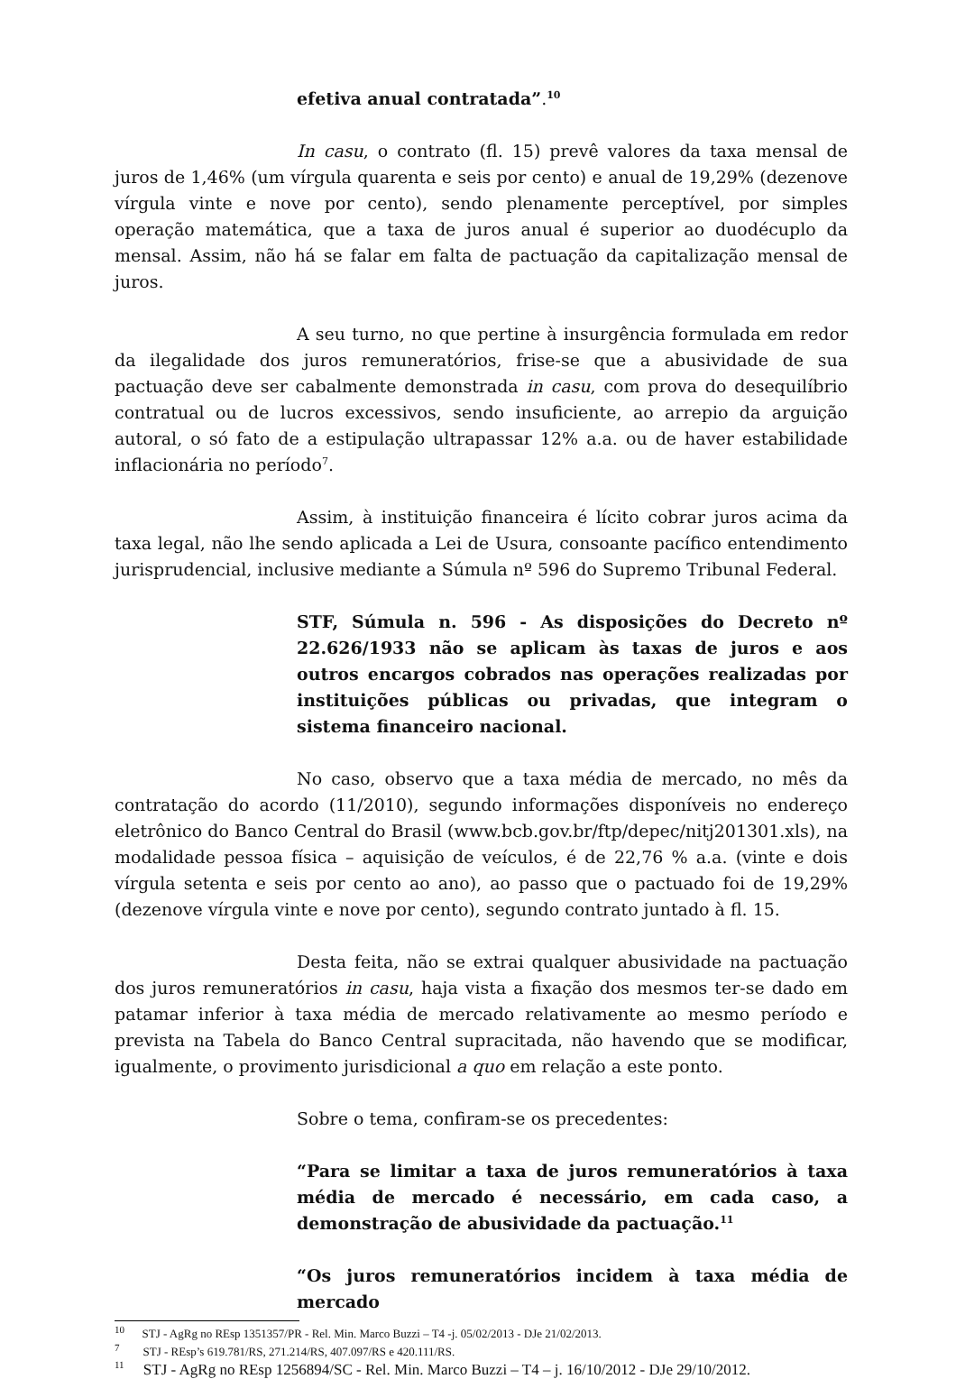efetiva anual contratada”.<sup>10</sup>
In casu, o contrato (fl. 15) prevê valores da taxa mensal de juros de 1,46% (um vírgula quarenta e seis por cento) e anual de 19,29% (dezenove vírgula vinte e nove por cento), sendo plenamente perceptível, por simples operação matemática, que a taxa de juros anual é superior ao duodécuplo da mensal. Assim, não há se falar em falta de pactuação da capitalização mensal de juros.
A seu turno, no que pertine à insurgência formulada em redor da ilegalidade dos juros remuneratórios, frise-se que a abusividade de sua pactuação deve ser cabalmente demonstrada in casu, com prova do desequilíbrio contratual ou de lucros excessivos, sendo insuficiente, ao arrepio da arguição autoral, o só fato de a estipulação ultrapassar 12% a.a. ou de haver estabilidade inflacionária no período<sup>7</sup>.
Assim, à instituição financeira é lícito cobrar juros acima da taxa legal, não lhe sendo aplicada a Lei de Usura, consoante pacífico entendimento jurisprudencial, inclusive mediante a Súmula nº 596 do Supremo Tribunal Federal.
STF, Súmula n. 596 - As disposições do Decreto nº 22.626/1933 não se aplicam às taxas de juros e aos outros encargos cobrados nas operações realizadas por instituições públicas ou privadas, que integram o sistema financeiro nacional.
No caso, observo que a taxa média de mercado, no mês da contratação do acordo (11/2010), segundo informações disponíveis no endereço eletrônico do Banco Central do Brasil (www.bcb.gov.br/ftp/depec/nitj201301.xls), na modalidade pessoa física – aquisição de veículos, é de 22,76 % a.a. (vinte e dois vírgula setenta e seis por cento ao ano), ao passo que o pactuado foi de 19,29% (dezenove vírgula vinte e nove por cento), segundo contrato juntado à fl. 15.
Desta feita, não se extrai qualquer abusividade na pactuação dos juros remuneratórios in casu, haja vista a fixação dos mesmos ter-se dado em patamar inferior à taxa média de mercado relativamente ao mesmo período e prevista na Tabela do Banco Central supracitada, não havendo que se modificar, igualmente, o provimento jurisdicional a quo em relação a este ponto.
Sobre o tema, confiram-se os precedentes:
“Para se limitar a taxa de juros remuneratórios à taxa média de mercado é necessário, em cada caso, a demonstração de abusividade da pactuação.<sup>11</sup>
“Os juros remuneratórios incidem à taxa média de mercado
<sup>10</sup> STJ - AgRg no REsp 1351357/PR - Rel. Min. Marco Buzzi – T4 -j. 05/02/2013 - DJe 21/02/2013.
<sup>7</sup> STJ - REsp’s 619.781/RS, 271.214/RS, 407.097/RS e 420.111/RS.
<sup>11</sup> STJ - AgRg no REsp 1256894/SC - Rel. Min. Marco Buzzi – T4 – j. 16/10/2012 - DJe 29/10/2012.